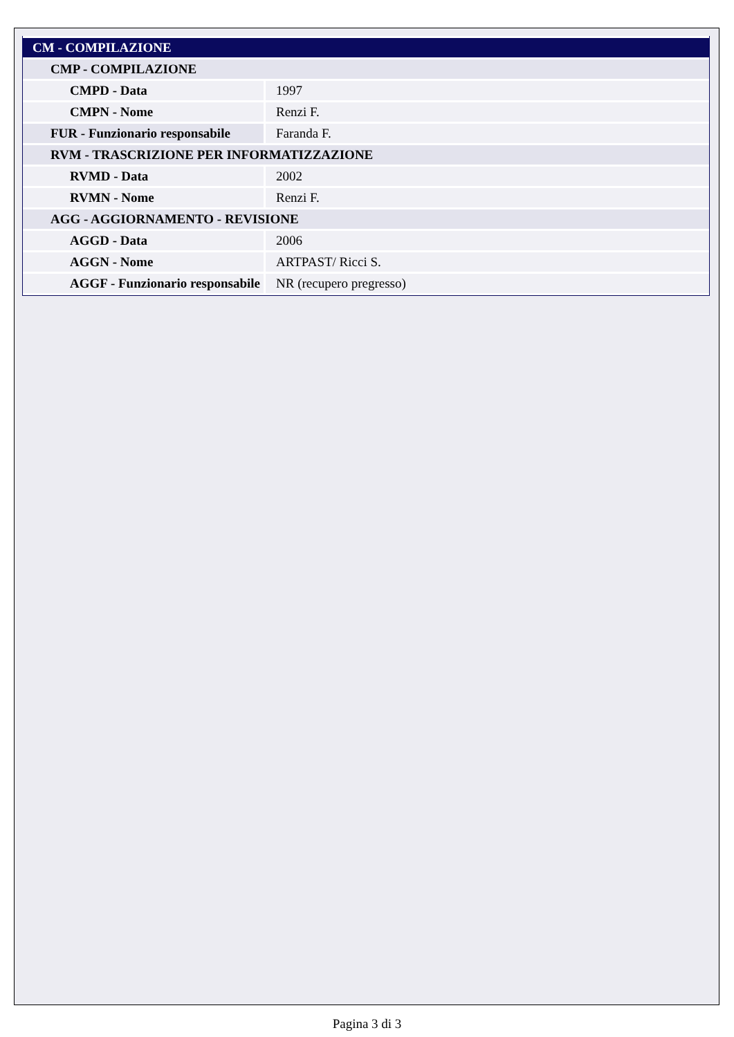| CM - COMPILAZIONE | |
| CMP - COMPILAZIONE | |
| CMPD - Data | 1997 |
| CMPN - Nome | Renzi F. |
| FUR - Funzionario responsabile | Faranda F. |
| RVM - TRASCRIZIONE PER INFORMATIZZAZIONE | |
| RVMD - Data | 2002 |
| RVMN - Nome | Renzi F. |
| AGG - AGGIORNAMENTO - REVISIONE | |
| AGGD - Data | 2006 |
| AGGN - Nome | ARTPAST/ Ricci S. |
| AGGF - Funzionario responsabile | NR (recupero pregresso) |
Pagina 3 di 3